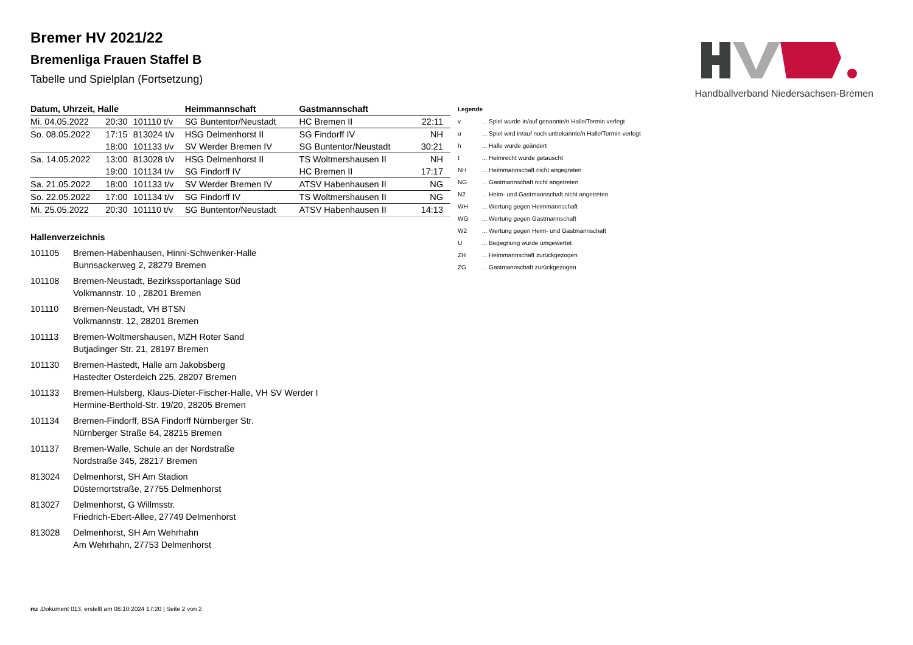Handballverband Niedersachsen-Bremen
Bremer HV 2021/22
Bremenliga Frauen Staffel B
Tabelle und Spielplan (Fortsetzung)
| Datum, Uhrzeit, Halle | | | Heimmannschaft | Gastmannschaft | |
| --- | --- | --- | --- | --- | --- |
| Mi. 04.05.2022 | 20:30 | 101110 t/v | SG Buntentor/Neustadt | HC Bremen II | 22:11 |
| So. 08.05.2022 | 17:15 | 813024 t/v | HSG Delmenhorst II | SG Findorff IV | NH |
| | 18:00 | 101133 t/v | SV Werder Bremen IV | SG Buntentor/Neustadt | 30:21 |
| Sa. 14.05.2022 | 13:00 | 813028 t/v | HSG Delmenhorst II | TS Woltmershausen II | NH |
| | 19:00 | 101134 t/v | SG Findorff IV | HC Bremen II | 17:17 |
| Sa. 21.05.2022 | 18:00 | 101133 t/v | SV Werder Bremen IV | ATSV Habenhausen II | NG |
| So. 22.05.2022 | 17:00 | 101134 t/v | SG Findorff IV | TS Woltmershausen II | NG |
| Mi. 25.05.2022 | 20:30 | 101110 t/v | SG Buntentor/Neustadt | ATSV Habenhausen II | 14:13 |
Hallenverzeichnis
101105 Bremen-Habenhausen, Hinni-Schwenker-Halle
Bunnsackerweg 2, 28279 Bremen
101108 Bremen-Neustadt, Bezirkssportanlage Süd
Volkmannstr. 10 , 28201 Bremen
101110 Bremen-Neustadt, VH BTSN
Volkmannstr. 12, 28201 Bremen
101113 Bremen-Woltmershausen, MZH Roter Sand
Butjadinger Str. 21, 28197 Bremen
101130 Bremen-Hastedt, Halle am Jakobsberg
Hastedter Osterdeich 225, 28207 Bremen
101133 Bremen-Hulsberg, Klaus-Dieter-Fischer-Halle, VH SV Werder I
Hermine-Berthold-Str. 19/20, 28205 Bremen
101134 Bremen-Findorff, BSA Findorff Nürnberger Str.
Nürnberger Straße 64, 28215 Bremen
101137 Bremen-Walle, Schule an der Nordstraße
Nordstraße 345, 28217 Bremen
813024 Delmenhorst, SH Am Stadion
Düsternortstraße, 27755 Delmenhorst
813027 Delmenhorst, G Willmsstr.
Friedrich-Ebert-Allee, 27749 Delmenhorst
813028 Delmenhorst, SH Am Wehrhahn
Am Wehrhahn, 27753 Delmenhorst
| Legende | |
| v | ... Spiel wurde in/auf genannte/n Halle/Termin verlegt |
| u | ... Spiel wird in/auf noch unbekannte/n Halle/Termin verlegt |
| h | ... Halle wurde geändert |
| t | ... Heimrecht wurde getauscht |
| NH | ... Heimmannschaft nicht angegreten |
| NG | ... Gastmannschaft nicht angetreten |
| N2 | ... Heim- und Gastmannschaft nicht angetreten |
| WH | ... Wertung gegen Heimmannschaft |
| WG | ... Wertung gegen Gastmannschaft |
| W2 | ... Wertung gegen Heim- und Gastmannschaft |
| U | ... Begegnung wurde umgewertet |
| ZH | ... Heimmannschaft zurückgezogen |
| ZG | ... Gastmannschaft zurückgezogen |
nu .Dokument 013, erstellt am 08.10.2024 17:20 | Seite 2 von 2